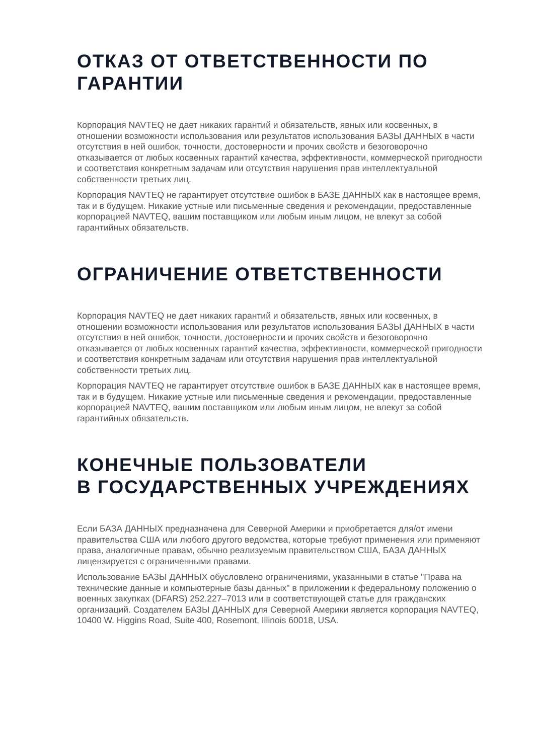ОТКАЗ ОТ ОТВЕТСТВЕННОСТИ ПО ГАРАНТИИ
Корпорация NAVTEQ не дает никаких гарантий и обязательств, явных или косвенных, в отношении возможности использования или результатов использования БАЗЫ ДАННЫХ в части отсутствия в ней ошибок, точности, достоверности и прочих свойств и безоговорочно отказывается от любых косвенных гарантий качества, эффективности, коммерческой пригодности и соответствия конкретным задачам или отсутствия нарушения прав интеллектуальной собственности третьих лиц.
Корпорация NAVTEQ не гарантирует отсутствие ошибок в БАЗЕ ДАННЫХ как в настоящее время, так и в будущем. Никакие устные или письменные сведения и рекомендации, предоставленные корпорацией NAVTEQ, вашим поставщиком или любым иным лицом, не влекут за собой гарантийных обязательств.
ОГРАНИЧЕНИЕ ОТВЕТСТВЕННОСТИ
Корпорация NAVTEQ не дает никаких гарантий и обязательств, явных или косвенных, в отношении возможности использования или результатов использования БАЗЫ ДАННЫХ в части отсутствия в ней ошибок, точности, достоверности и прочих свойств и безоговорочно отказывается от любых косвенных гарантий качества, эффективности, коммерческой пригодности и соответствия конкретным задачам или отсутствия нарушения прав интеллектуальной собственности третьих лиц.
Корпорация NAVTEQ не гарантирует отсутствие ошибок в БАЗЕ ДАННЫХ как в настоящее время, так и в будущем. Никакие устные или письменные сведения и рекомендации, предоставленные корпорацией NAVTEQ, вашим поставщиком или любым иным лицом, не влекут за собой гарантийных обязательств.
КОНЕЧНЫЕ ПОЛЬЗОВАТЕЛИ
В ГОСУДАРСТВЕННЫХ УЧРЕЖДЕНИЯХ
Если БАЗА ДАННЫХ предназначена для Северной Америки и приобретается для/от имени правительства США или любого другого ведомства, которые требуют применения или применяют права, аналогичные правам, обычно реализуемым правительством США, БАЗА ДАННЫХ лицензируется с ограниченными правами.
Использование БАЗЫ ДАННЫХ обусловлено ограничениями, указанными в статье "Права на технические данные и компьютерные базы данных" в приложении к федеральному положению о военных закупках (DFARS) 252.227–7013 или в соответствующей статье для гражданских организаций. Создателем БАЗЫ ДАННЫХ для Северной Америки является корпорация NAVTEQ, 10400 W. Higgins Road, Suite 400, Rosemont, Illinois 60018, USA.